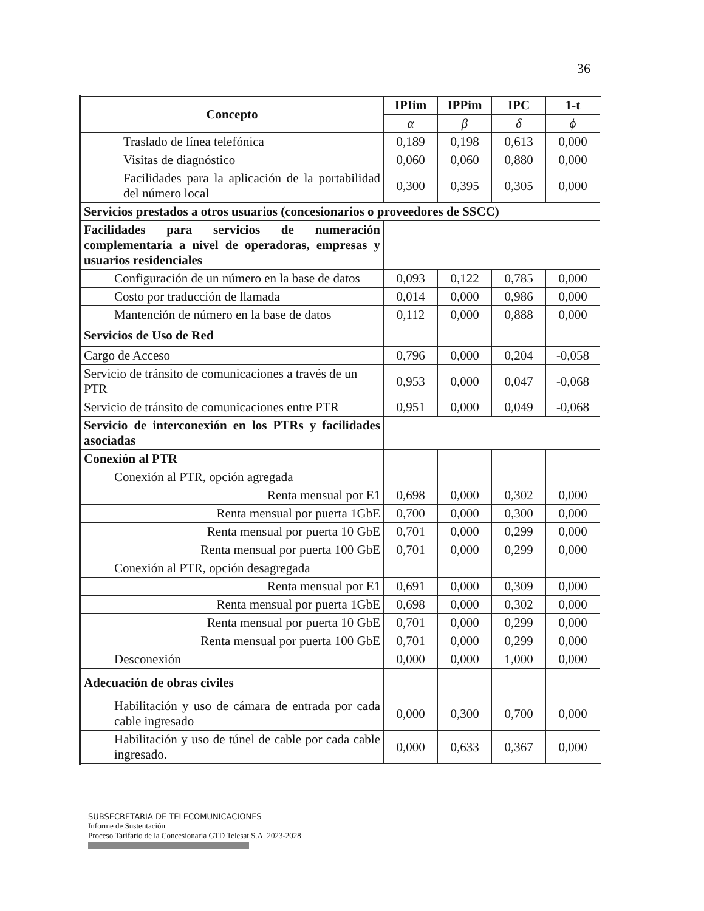36
| Concepto | IPIim | IPPim | IPC | 1-t |
| --- | --- | --- | --- | --- |
| | α | β | δ | ϕ |
| Traslado de línea telefónica | 0,189 | 0,198 | 0,613 | 0,000 |
| Visitas de diagnóstico | 0,060 | 0,060 | 0,880 | 0,000 |
| Facilidades para la aplicación de la portabilidad del número local | 0,300 | 0,395 | 0,305 | 0,000 |
| Servicios prestados a otros usuarios (concesionarios o proveedores de SSCC) | | | | |
| Facilidades para servicios de numeración complementaria a nivel de operadoras, empresas y usuarios residenciales | | | | |
| Configuración de un número en la base de datos | 0,093 | 0,122 | 0,785 | 0,000 |
| Costo por traducción de llamada | 0,014 | 0,000 | 0,986 | 0,000 |
| Mantención de número en la base de datos | 0,112 | 0,000 | 0,888 | 0,000 |
| Servicios de Uso de Red | | | | |
| Cargo de Acceso | 0,796 | 0,000 | 0,204 | -0,058 |
| Servicio de tránsito de comunicaciones a través de un PTR | 0,953 | 0,000 | 0,047 | -0,068 |
| Servicio de tránsito de comunicaciones entre PTR | 0,951 | 0,000 | 0,049 | -0,068 |
| Servicio de interconexión en los PTRs y facilidades asociadas | | | | |
| Conexión al PTR | | | | |
| Conexión al PTR, opción agregada | | | | |
| Renta mensual por E1 | 0,698 | 0,000 | 0,302 | 0,000 |
| Renta mensual por puerta 1GbE | 0,700 | 0,000 | 0,300 | 0,000 |
| Renta mensual por puerta 10 GbE | 0,701 | 0,000 | 0,299 | 0,000 |
| Renta mensual por puerta 100 GbE | 0,701 | 0,000 | 0,299 | 0,000 |
| Conexión al PTR, opción desagregada | | | | |
| Renta mensual por E1 | 0,691 | 0,000 | 0,309 | 0,000 |
| Renta mensual por puerta 1GbE | 0,698 | 0,000 | 0,302 | 0,000 |
| Renta mensual por puerta 10 GbE | 0,701 | 0,000 | 0,299 | 0,000 |
| Renta mensual por puerta 100 GbE | 0,701 | 0,000 | 0,299 | 0,000 |
| Desconexión | 0,000 | 0,000 | 1,000 | 0,000 |
| Adecuación de obras civiles | | | | |
| Habilitación y uso de cámara de entrada por cada cable ingresado | 0,000 | 0,300 | 0,700 | 0,000 |
| Habilitación y uso de túnel de cable por cada cable ingresado. | 0,000 | 0,633 | 0,367 | 0,000 |
SUBSECRETARIA DE TELECOMUNICACIONES
Informe de Sustentación
Proceso Tarifario de la Concesionaria GTD Telesat S.A. 2023-2028